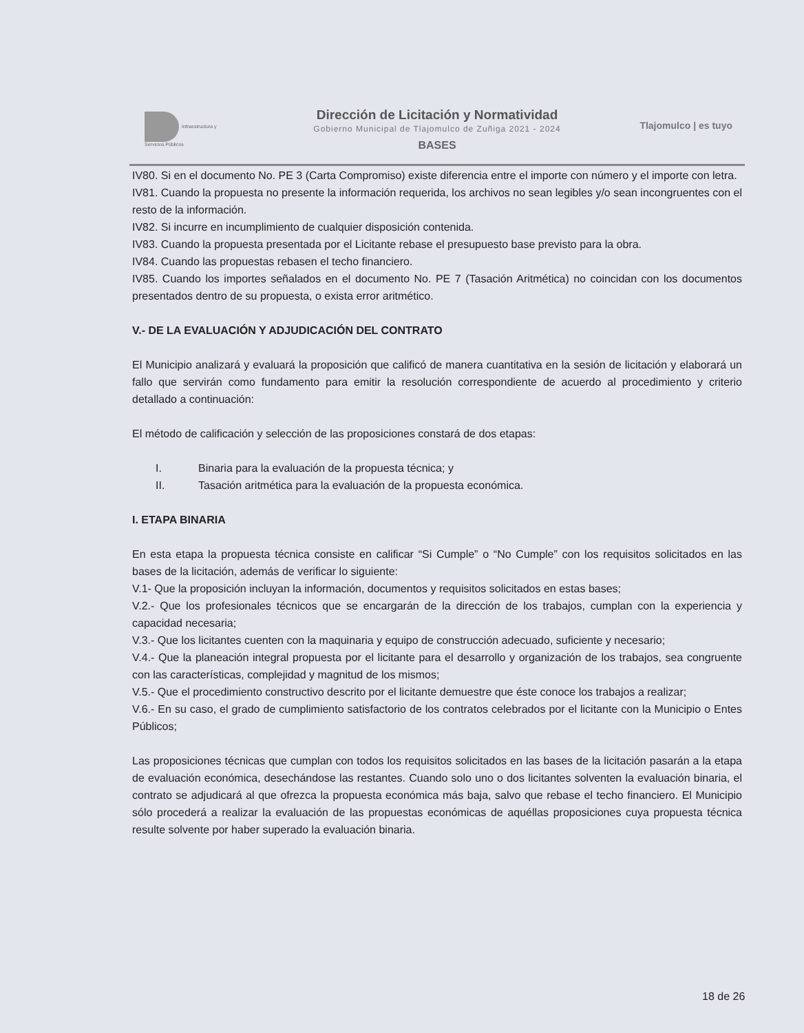Infraestructura y
Servicios Públicos
Dirección de Licitación y Normatividad
Gobierno Municipal de Tlajomulco de Zuñiga 2021 - 2024
BASES
Tlajomulco | es tuyo
IV80. Si en el documento No. PE 3 (Carta Compromiso) existe diferencia entre el importe con número y el importe con letra.
IV81. Cuando la propuesta no presente la información requerida, los archivos no sean legibles y/o sean incongruentes con el resto de la información.
IV82. Si incurre en incumplimiento de cualquier disposición contenida.
IV83. Cuando la propuesta presentada por el Licitante rebase el presupuesto base previsto para la obra.
IV84. Cuando las propuestas rebasen el techo financiero.
IV85. Cuando los importes señalados en el documento No. PE 7 (Tasación Aritmética) no coincidan con los documentos presentados dentro de su propuesta, o exista error aritmético.
V.- DE LA EVALUACIÓN Y ADJUDICACIÓN DEL CONTRATO
El Municipio analizará y evaluará la proposición que calificó de manera cuantitativa en la sesión de licitación y elaborará un fallo que servirán como fundamento para emitir la resolución correspondiente de acuerdo al procedimiento y criterio detallado a continuación:
El método de calificación y selección de las proposiciones constará de dos etapas:
I. Binaria para la evaluación de la propuesta técnica; y
II. Tasación aritmética para la evaluación de la propuesta económica.
I. ETAPA BINARIA
En esta etapa la propuesta técnica consiste en calificar “Si Cumple” o “No Cumple” con los requisitos solicitados en las bases de la licitación, además de verificar lo siguiente:
V.1- Que la proposición incluyan la información, documentos y requisitos solicitados en estas bases;
V.2.- Que los profesionales técnicos que se encargarán de la dirección de los trabajos, cumplan con la experiencia y capacidad necesaria;
V.3.- Que los licitantes cuenten con la maquinaria y equipo de construcción adecuado, suficiente y necesario;
V.4.- Que la planeación integral propuesta por el licitante para el desarrollo y organización de los trabajos, sea congruente con las características, complejidad y magnitud de los mismos;
V.5.- Que el procedimiento constructivo descrito por el licitante demuestre que éste conoce los trabajos a realizar;
V.6.- En su caso, el grado de cumplimiento satisfactorio de los contratos celebrados por el licitante con la Municipio o Entes Públicos;
Las proposiciones técnicas que cumplan con todos los requisitos solicitados en las bases de la licitación pasarán a la etapa de evaluación económica, desechándose las restantes. Cuando solo uno o dos licitantes solventen la evaluación binaria, el contrato se adjudicará al que ofrezca la propuesta económica más baja, salvo que rebase el techo financiero. El Municipio sólo procederá a realizar la evaluación de las propuestas económicas de aquéllas proposiciones cuya propuesta técnica resulte solvente por haber superado la evaluación binaria.
18 de 26